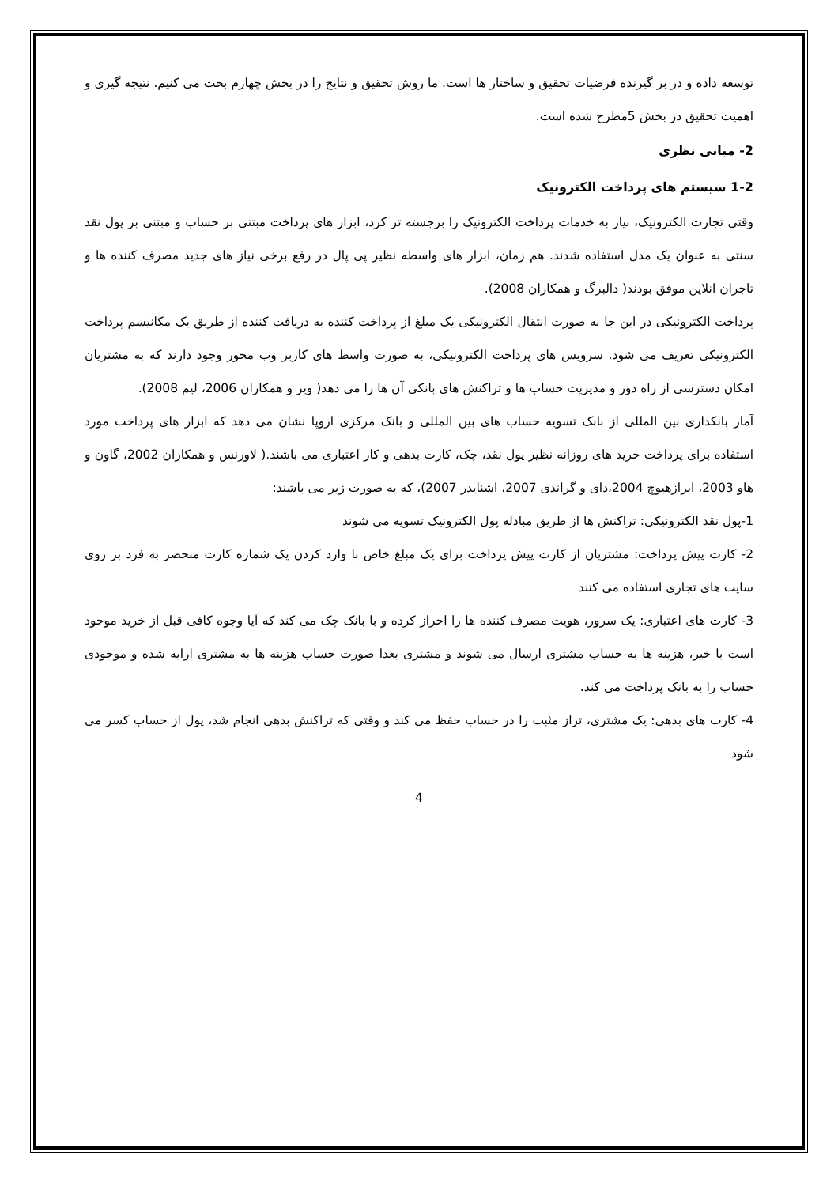توسعه داده و در بر گیرنده فرضیات تحقیق و ساختار ها است. ما روش تحقیق و نتایج را در بخش چهارم بحث می کنیم. نتیجه گیری و اهمیت تحقیق در بخش 5مطرح شده است.
2- مبانی نظری
1-2 سیستم های پرداخت الکترونیک
وقتی تجارت الکترونیک، نیاز به خدمات پرداخت الکترونیک را برجسته تر کرد، ابزار های پرداخت مبتنی بر حساب و مبتنی بر پول نقد سنتی به عنوان یک مدل استفاده شدند. هم زمان، ابزار های واسطه نظیر پی پال در رفع برخی نیاز های جدید مصرف کننده ها و تاجران انلاین موفق بودند( دالبرگ و همکاران 2008).
پرداخت الکترونیکی در این جا به صورت انتقال الکترونیکی یک مبلغ از پرداخت کننده به دریافت کننده از طریق یک مکانیسم پرداخت الکترونیکی تعریف می شود. سرویس های پرداخت الکترونیکی، به صورت واسط های کاربر وب محور وجود دارند که به مشتریان امکان دسترسی از راه دور و مدیریت حساب ها و تراکنش های بانکی آن ها را می دهد( ویر و همکاران 2006، لیم 2008).
آمار بانکداری بین المللی از بانک تسویه حساب های بین المللی و بانک مرکزی اروپا نشان می دهد که ابزار های پرداخت مورد استفاده برای پرداخت خرید های روزانه نظیر پول نقد، چک، کارت بدهی و کار اعتباری می باشند.( لاورنس و همکاران 2002، گاون و هاو 2003، ابرازهیوچ 2004،دای و گراندی 2007، اشنایدر 2007)، که به صورت زیر می باشند:
1-پول نقد الکترونیکی: تراکنش ها از طریق مبادله پول الکترونیک تسویه می شوند
2- کارت پیش پرداخت: مشتریان از کارت پیش پرداخت برای یک مبلغ خاص با وارد کردن یک شماره کارت منحصر به فرد بر روی سایت های تجاری استفاده می کنند
3- کارت های اعتباری: یک سرور، هویت مصرف کننده ها را احراز کرده و با بانک چک می کند که آیا وجوه کافی قبل از خرید موجود است یا خیر، هزینه ها به حساب مشتری ارسال می شوند و مشتری بعدا صورت حساب هزینه ها به مشتری ارایه شده و موجودی حساب را به بانک پرداخت می کند.
4- کارت های بدهی: یک مشتری، تراز مثبت را در حساب حفظ می کند و وقتی که تراکنش بدهی انجام شد، پول از حساب کسر می شود
4